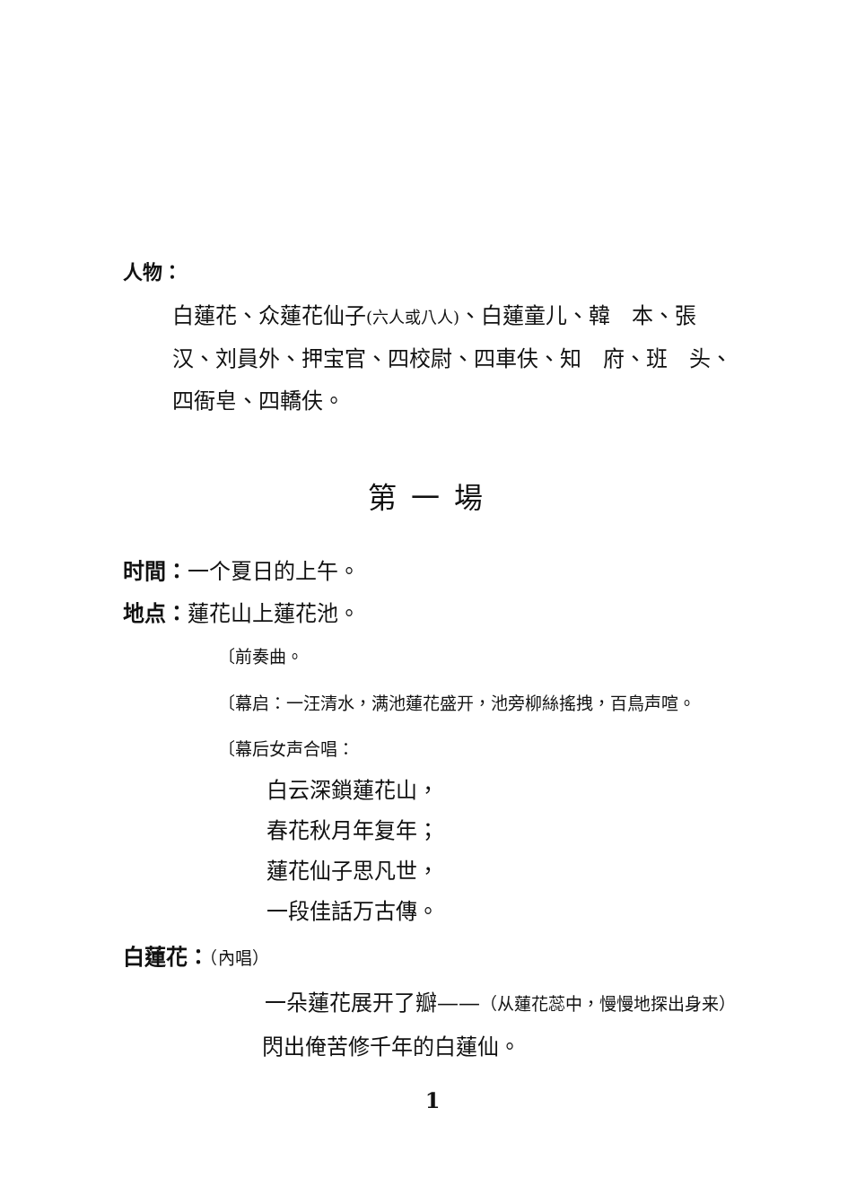人物：
白蓮花、众蓮花仙子(六人或八人)、白蓮童儿、韓　本、張　汉、刘員外、押宝官、四校尉、四車伕、知　府、班　头、四衙皂、四轎伕。
第一場
时間：一个夏日的上午。
地点：蓮花山上蓮花池。
〔前奏曲。
〔幕启：一汪清水，满池蓮花盛开，池旁柳絲搖拽，百鳥声喧。
〔幕后女声合唱：
白云深鎖蓮花山，
春花秋月年复年；
蓮花仙子思凡世，
一段佳話万古傳。
白蓮花：（內唱）
一朵蓮花展开了瓣——（从蓮花蕊中，慢慢地探出身来）
閃出俺苦修千年的白蓮仙。
1